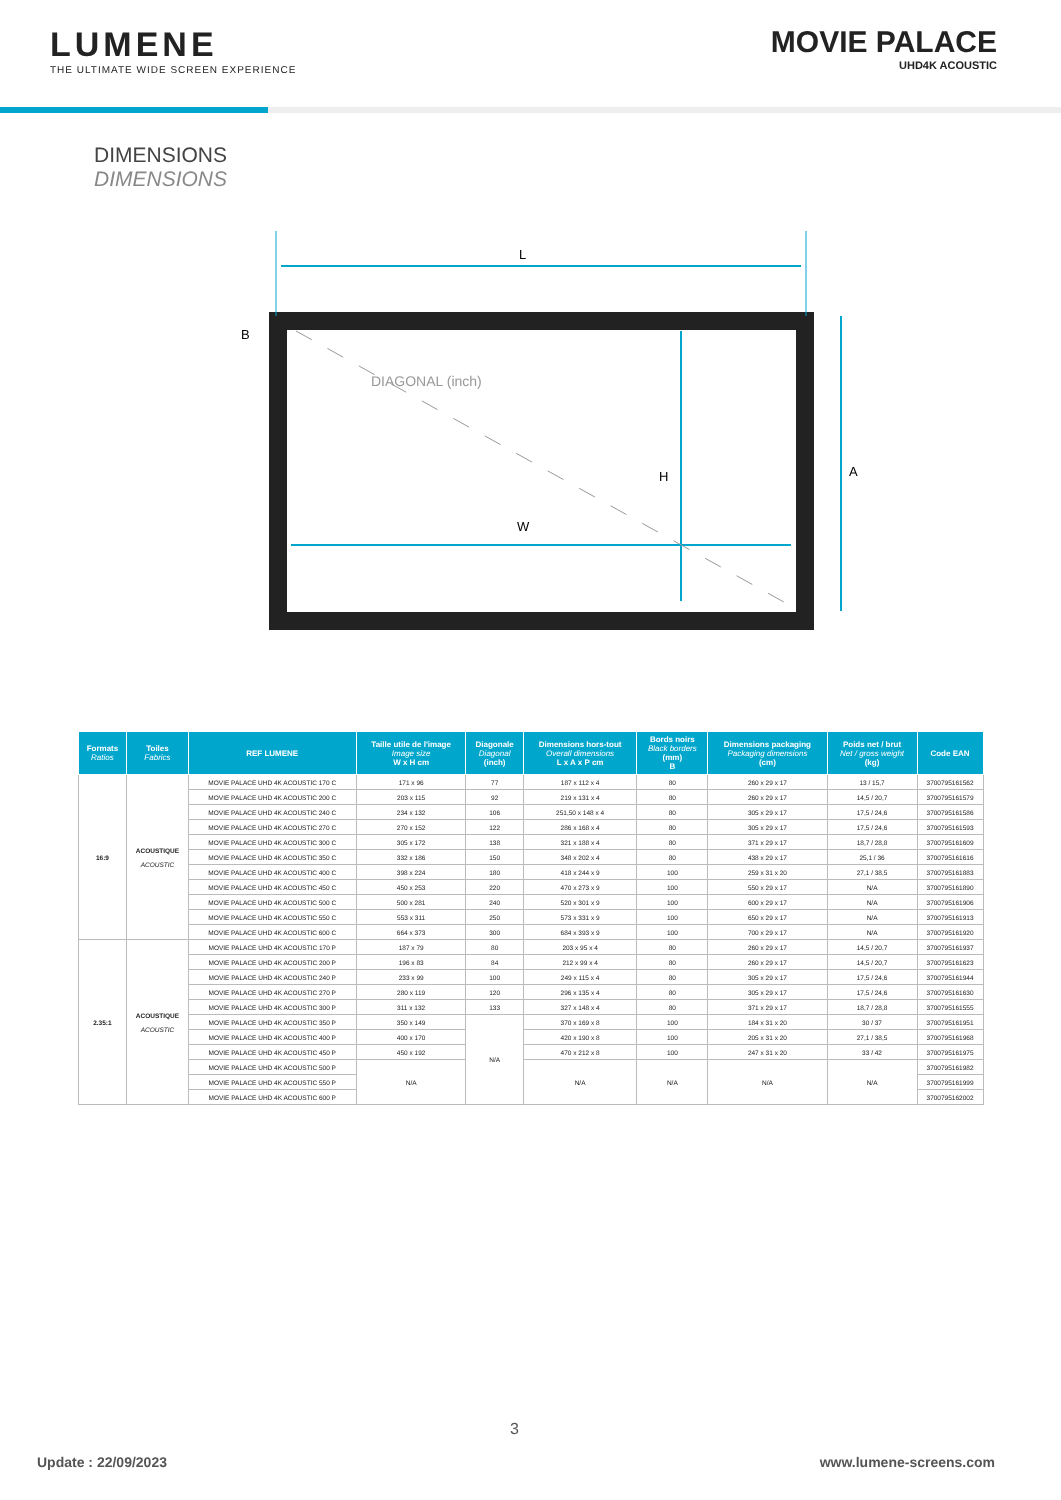LUMENE
THE ULTIMATE WIDE SCREEN EXPERIENCE
MOVIE PALACE
UHD4K ACOUSTIC
DIMENSIONS
DIMENSIONS
L
W
H
A
B
DIAGONAL (inch)
| Formats Ratios | Toiles Fabrics | REF LUMENE | Taille utile de l'image Image size W x H cm | Diagonale Diagonal (inch) | Dimensions hors-tout Overall dimensions L x A x P cm | Bords noirs Black borders (mm) B | Dimensions packaging Packaging dimensions (cm) | Poids net / brut Net / gross weight (kg) | Code EAN |
| --- | --- | --- | --- | --- | --- | --- | --- | --- | --- |
| 16:9 | ACOUSTIQUE ACOUSTIC | MOVIE PALACE UHD 4K ACOUSTIC 170 C | 171 x 96 | 77 | 187 x 112 x 4 | 80 | 260 x 29 x 17 | 13 / 15,7 | 3700795161562 |
| | | MOVIE PALACE UHD 4K ACOUSTIC 200 C | 203 x 115 | 92 | 219 x 131 x 4 | 80 | 260 x 29 x 17 | 14,5 / 20,7 | 3700795161579 |
| | | MOVIE PALACE UHD 4K ACOUSTIC 240 C | 234 x 132 | 106 | 251,50 x 148 x 4 | 80 | 305 x 29 x 17 | 17,5 / 24,6 | 3700795161586 |
| | | MOVIE PALACE UHD 4K ACOUSTIC 270 C | 270 x 152 | 122 | 286 x 168 x 4 | 80 | 305 x 29 x 17 | 17,5 / 24,6 | 3700795161593 |
| | | MOVIE PALACE UHD 4K ACOUSTIC 300 C | 305 x 172 | 138 | 321 x 188 x 4 | 80 | 371 x 29 x 17 | 18,7 / 28,8 | 3700795161609 |
| | | MOVIE PALACE UHD 4K ACOUSTIC 350 C | 332 x 186 | 150 | 348 x 202 x 4 | 80 | 438 x 29 x 17 | 25,1 / 36 | 3700795161616 |
| | | MOVIE PALACE UHD 4K ACOUSTIC 400 C | 398 x 224 | 180 | 418 x 244 x 9 | 100 | 259 x 31 x 20 | 27,1 / 38,5 | 3700795161883 |
| | | MOVIE PALACE UHD 4K ACOUSTIC 450 C | 450 x 253 | 220 | 470 x 273 x 9 | 100 | 550 x 29 x 17 | N/A | 3700795161890 |
| | | MOVIE PALACE UHD 4K ACOUSTIC 500 C | 500 x 281 | 240 | 520 x 301 x 9 | 100 | 600 x 29 x 17 | N/A | 3700795161906 |
| | | MOVIE PALACE UHD 4K ACOUSTIC 550 C | 553 x 311 | 250 | 573 x 331 x 9 | 100 | 650 x 29 x 17 | N/A | 3700795161913 |
| | | MOVIE PALACE UHD 4K ACOUSTIC 600 C | 664 x 373 | 300 | 684 x 393 x 9 | 100 | 700 x 29 x 17 | N/A | 3700795161920 |
| 2.35:1 | ACOUSTIQUE ACOUSTIC | MOVIE PALACE UHD 4K ACOUSTIC 170 P | 187 x 79 | 80 | 203 x 95 x 4 | 80 | 260 x 29 x 17 | 14,5 / 20,7 | 3700795161937 |
| | | MOVIE PALACE UHD 4K ACOUSTIC 200 P | 196 x 83 | 84 | 212 x 99 x 4 | 80 | 260 x 29 x 17 | 14,5 / 20,7 | 3700795161623 |
| | | MOVIE PALACE UHD 4K ACOUSTIC 240 P | 233 x 99 | 100 | 249 x 115 x 4 | 80 | 305 x 29 x 17 | 17,5 / 24,6 | 3700795161944 |
| | | MOVIE PALACE UHD 4K ACOUSTIC 270 P | 280 x 119 | 120 | 296 x 135 x 4 | 80 | 305 x 29 x 17 | 17,5 / 24,6 | 3700795161630 |
| | | MOVIE PALACE UHD 4K ACOUSTIC 300 P | 311 x 132 | 133 | 327 x 148 x 4 | 80 | 371 x 29 x 17 | 18,7 / 28,8 | 3700795161555 |
| | | MOVIE PALACE UHD 4K ACOUSTIC 350 P | 350 x 149 | N/A | 370 x 169 x 8 | 100 | 184 x 31 x 20 | 30 / 37 | 3700795161951 |
| | | MOVIE PALACE UHD 4K ACOUSTIC 400 P | 400 x 170 | | 420 x 190 x 8 | 100 | 205 x 31 x 20 | 27,1 / 38,5 | 3700795161968 |
| | | MOVIE PALACE UHD 4K ACOUSTIC 450 P | 450 x 192 | | 470 x 212 x 8 | 100 | 247 x 31 x 20 | 33 / 42 | 3700795161975 |
| | | MOVIE PALACE UHD 4K ACOUSTIC 500 P | N/A | | N/A | N/A | N/A | N/A | 3700795161982 |
| | | MOVIE PALACE UHD 4K ACOUSTIC 550 P | | | | | | | 3700795161999 |
| | | MOVIE PALACE UHD 4K ACOUSTIC 600 P | | | | | | | 3700795162002 |
3
Update : 22/09/2023 www.lumene-screens.com